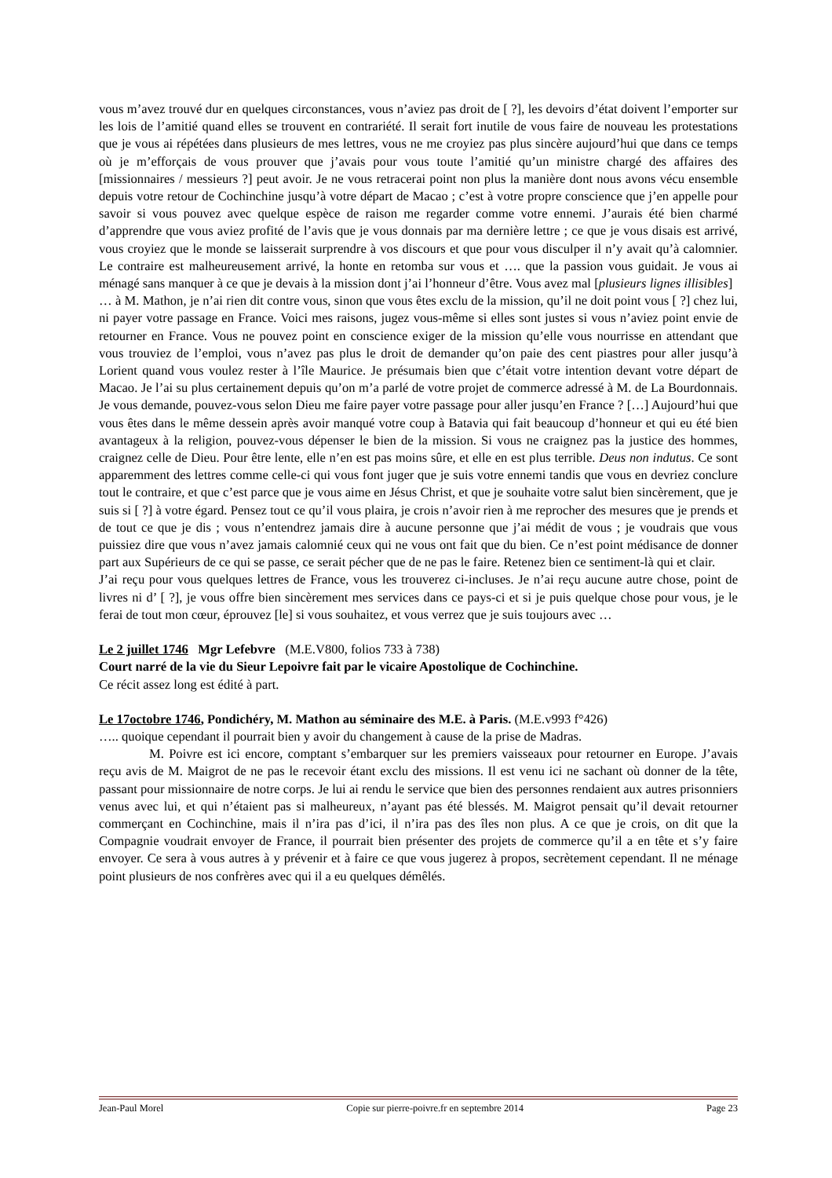vous m’avez trouvé dur en quelques circonstances, vous n’aviez pas droit de [ ?], les devoirs d’état doivent l’emporter sur les lois de l’amitié quand elles se trouvent en contrariété. Il serait fort inutile de vous faire de nouveau les protestations que je vous ai répétées dans plusieurs de mes lettres, vous ne me croyiez pas plus sincère aujourd’hui que dans ce temps où je m’efforçais de vous prouver que j’avais pour vous toute l’amitié qu’un ministre chargé des affaires des [missionnaires / messieurs ?] peut avoir. Je ne vous retracerai point non plus la manière dont nous avons vécu ensemble depuis votre retour de Cochinchine jusqu’à votre départ de Macao ; c’est à votre propre conscience que j’en appelle pour savoir si vous pouvez avec quelque espèce de raison me regarder comme votre ennemi. J’aurais été bien charmé d’apprendre que vous aviez profité de l’avis que je vous donnais par ma dernière lettre ; ce que je vous disais est arrivé, vous croyiez que le monde se laisserait surprendre à vos discours et que pour vous disculper il n’y avait qu’à calomnier. Le contraire est malheureusement arrivé, la honte en retomba sur vous et …. que la passion vous guidait. Je vous ai ménagé sans manquer à ce que je devais à la mission dont j’ai l’honneur d’être. Vous avez mal [plusieurs lignes illisibles]
… à M. Mathon, je n’ai rien dit contre vous, sinon que vous êtes exclu de la mission, qu’il ne doit point vous [ ?] chez lui, ni payer votre passage en France. Voici mes raisons, jugez vous-même si elles sont justes si vous n’aviez point envie de retourner en France. Vous ne pouvez point en conscience exiger de la mission qu’elle vous nourrisse en attendant que vous trouviez de l’emploi, vous n’avez pas plus le droit de demander qu’on paie des cent piastres pour aller jusqu’à Lorient quand vous voulez rester à l’île Maurice. Je présumais bien que c’était votre intention devant votre départ de Macao. Je l’ai su plus certainement depuis qu’on m’a parlé de votre projet de commerce adressé à M. de La Bourdonnais. Je vous demande, pouvez-vous selon Dieu me faire payer votre passage pour aller jusqu’en France ? […] Aujourd’hui que vous êtes dans le même dessein après avoir manqué votre coup à Batavia qui fait beaucoup d’honneur et qui eu été bien avantageux à la religion, pouvez-vous dépenser le bien de la mission. Si vous ne craignez pas la justice des hommes, craignez celle de Dieu. Pour être lente, elle n’en est pas moins sûre, et elle en est plus terrible. Deus non indutus. Ce sont apparemment des lettres comme celle-ci qui vous font juger que je suis votre ennemi tandis que vous en devriez conclure tout le contraire, et que c’est parce que je vous aime en Jésus Christ, et que je souhaite votre salut bien sincèrement, que je suis si [ ?] à votre égard. Pensez tout ce qu’il vous plaira, je crois n’avoir rien à me reprocher des mesures que je prends et de tout ce que je dis ; vous n’entendrez jamais dire à aucune personne que j’ai médit de vous ; je voudrais que vous puissiez dire que vous n’avez jamais calomnié ceux qui ne vous ont fait que du bien. Ce n’est point médisance de donner part aux Supérieurs de ce qui se passe, ce serait pécher que de ne pas le faire. Retenez bien ce sentiment-là qui et clair.
J’ai reçu pour vous quelques lettres de France, vous les trouverez ci-incluses. Je n’ai reçu aucune autre chose, point de livres ni d’ [ ?], je vous offre bien sincèrement mes services dans ce pays-ci et si je puis quelque chose pour vous, je le ferai de tout mon cœur, éprouvez [le] si vous souhaitez, et vous verrez que je suis toujours avec …
Le 2 juillet 1746 Mgr Lefebvre (M.E.V800, folios 733 à 738)
Court narré de la vie du Sieur Lepoivre fait par le vicaire Apostolique de Cochinchine.
Ce récit assez long est édité à part.
Le 17octobre 1746, Pondichéry, M. Mathon au séminaire des M.E. à Paris. (M.E.v993 f°426)
….. quoique cependant il pourrait bien y avoir du changement à cause de la prise de Madras.
M. Poivre est ici encore, comptant s’embarquer sur les premiers vaisseaux pour retourner en Europe. J’avais reçu avis de M. Maigrot de ne pas le recevoir étant exclu des missions. Il est venu ici ne sachant où donner de la tête, passant pour missionnaire de notre corps. Je lui ai rendu le service que bien des personnes rendaient aux autres prisonniers venus avec lui, et qui n’étaient pas si malheureux, n’ayant pas été blessés. M. Maigrot pensait qu’il devait retourner commerçant en Cochinchine, mais il n’ira pas d’ici, il n’ira pas des îles non plus. A ce que je crois, on dit que la Compagnie voudrait envoyer de France, il pourrait bien présenter des projets de commerce qu’il a en tête et s’y faire envoyer. Ce sera à vous autres à y prévenir et à faire ce que vous jugerez à propos, secrètement cependant. Il ne ménage point plusieurs de nos confrères avec qui il a eu quelques démêlés.
Jean-Paul Morel Copie sur pierre-poivre.fr en septembre 2014 Page 23